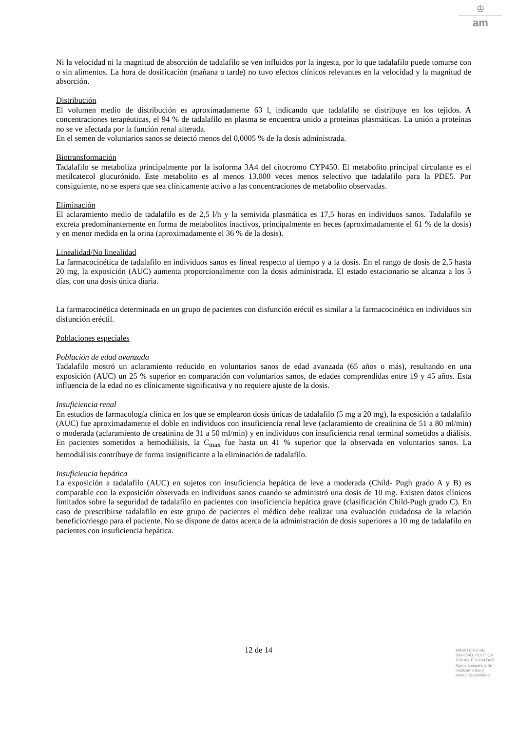♔
am
Ni la velocidad ni la magnitud de absorción de tadalafilo se ven influidos por la ingesta, por lo que tadalafilo puede tomarse con o sin alimentos. La hora de dosificación (mañana o tarde) no tuvo efectos clínicos relevantes en la velocidad y la magnitud de absorción.
Distribución
El volumen medio de distribución es aproximadamente 63 l, indicando que tadalafilo se distribuye en los tejidos. A concentraciones terapéuticas, el 94 % de tadalafilo en plasma se encuentra unido a proteínas plasmáticas. La unión a proteínas no se ve afectada por la función renal alterada.
En el semen de voluntarios sanos se detectó menos del 0,0005 % de la dosis administrada.
Biotransformación
Tadalafilo se metaboliza principalmente por la isoforma 3A4 del citocromo CYP450. El metabolito principal circulante es el metilcatecol glucurónido. Este metabolito es al menos 13.000 veces menos selectivo que tadalafilo para la PDE5. Por consiguiente, no se espera que sea clínicamente activo a las concentraciones de metabolito observadas.
Eliminación
El aclaramiento medio de tadalafilo es de 2,5 l/h y la semivida plasmática es 17,5 horas en individuos sanos. Tadalafilo se excreta predominantemente en forma de metabolitos inactivos, principalmente en heces (aproximadamente el 61 % de la dosis) y en menor medida en la orina (aproximadamente el 36 % de la dosis).
Linealidad/No linealidad
La farmacocinética de tadalafilo en individuos sanos es lineal respecto al tiempo y a la dosis. En el rango de dosis de 2,5 hasta 20 mg, la exposición (AUC) aumenta proporcionalmente con la dosis administrada. El estado estacionario se alcanza a los 5 días, con una dosis única diaria.
La farmacocinética determinada en un grupo de pacientes con disfunción eréctil es similar a la farmacocinética en individuos sin disfunción eréctil.
Poblaciones especiales
Población de edad avanzada
Tadalafilo mostró un aclaramiento reducido en voluntarios sanos de edad avanzada (65 años o más), resultando en una exposición (AUC) un 25 % superior en comparación con voluntarios sanos, de edades comprendidas entre 19 y 45 años. Esta influencia de la edad no es clínicamente significativa y no requiere ajuste de la dosis.
Insuficiencia renal
En estudios de farmacología clínica en los que se emplearon dosis únicas de tadalafilo (5 mg a 20 mg), la exposición a tadalafilo (AUC) fue aproximadamente el doble en individuos con insuficiencia renal leve (aclaramiento de creatinina de 51 a 80 ml/min) o moderada (aclaramiento de creatinina de 31 a 50 ml/min) y en individuos con insuficiencia renal terminal sometidos a diálisis. En pacientes sometidos a hemodiálisis, la C<sub>max</sub> fue hasta un 41 % superior que la observada en voluntarios sanos. La hemodiálisis contribuye de forma insignificante a la eliminación de tadalafilo.
Insuficiencia hepática
La exposición a tadalafilo (AUC) en sujetos con insuficiencia hepática de leve a moderada (Child- Pugh grado A y B) es comparable con la exposición observada en individuos sanos cuando se administró una dosis de 10 mg. Existen datos clínicos limitados sobre la seguridad de tadalafilo en pacientes con insuficiencia hepática grave (clasificación Child-Pugh grado C). En caso de prescribirse tadalafilo en este grupo de pacientes el médico debe realizar una evaluación cuidadosa de la relación beneficio/riesgo para el paciente. No se dispone de datos acerca de la administración de dosis superiores a 10 mg de tadalafilo en pacientes con insuficiencia hepática.
12 de 14
MINISTERIO DE
SANIDAD, POLITICA
SOCIAL E IGUALDAD
Agencia española de
medicamentos y
productos sanitarios